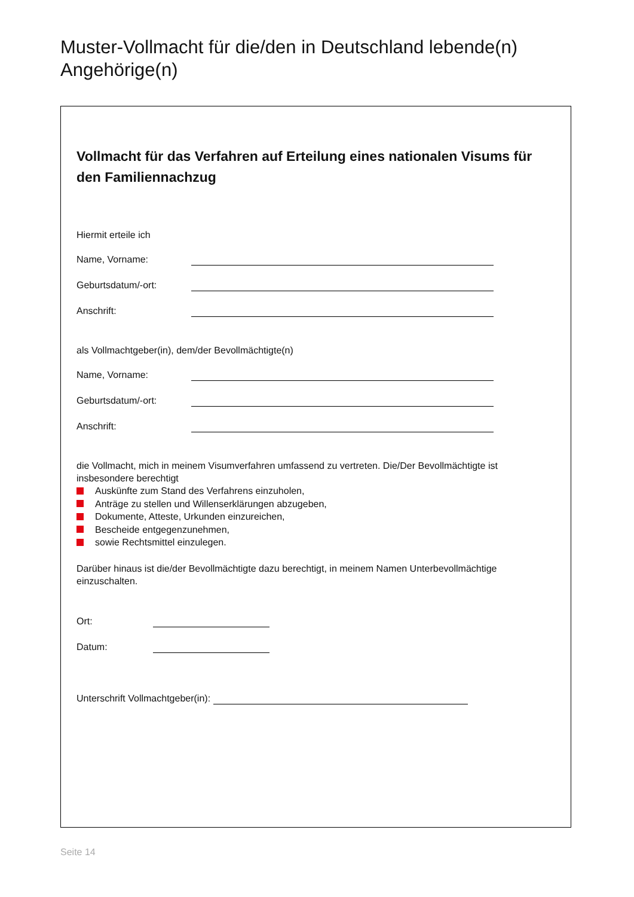Muster-Vollmacht für die/den in Deutschland lebende(n) Angehörige(n)
Vollmacht für das Verfahren auf Erteilung eines nationalen Visums für den Familiennachzug
Hiermit erteile ich
Name, Vorname:
Geburtsdatum/-ort:
Anschrift:
als Vollmachtgeber(in), dem/der Bevollmächtigte(n)
Name, Vorname:
Geburtsdatum/-ort:
Anschrift:
die Vollmacht, mich in meinem Visumverfahren umfassend zu vertreten. Die/Der Bevollmächtigte ist insbesondere berechtigt
Auskünfte zum Stand des Verfahrens einzuholen,
Anträge zu stellen und Willenserklärungen abzugeben,
Dokumente, Atteste, Urkunden einzureichen,
Bescheide entgegenzunehmen,
sowie Rechtsmittel einzulegen.
Darüber hinaus ist die/der Bevollmächtigte dazu berechtigt, in meinem Namen Unterbevollmächtige einzuschalten.
Ort:
Datum:
Unterschrift Vollmachtgeber(in):
Seite 14